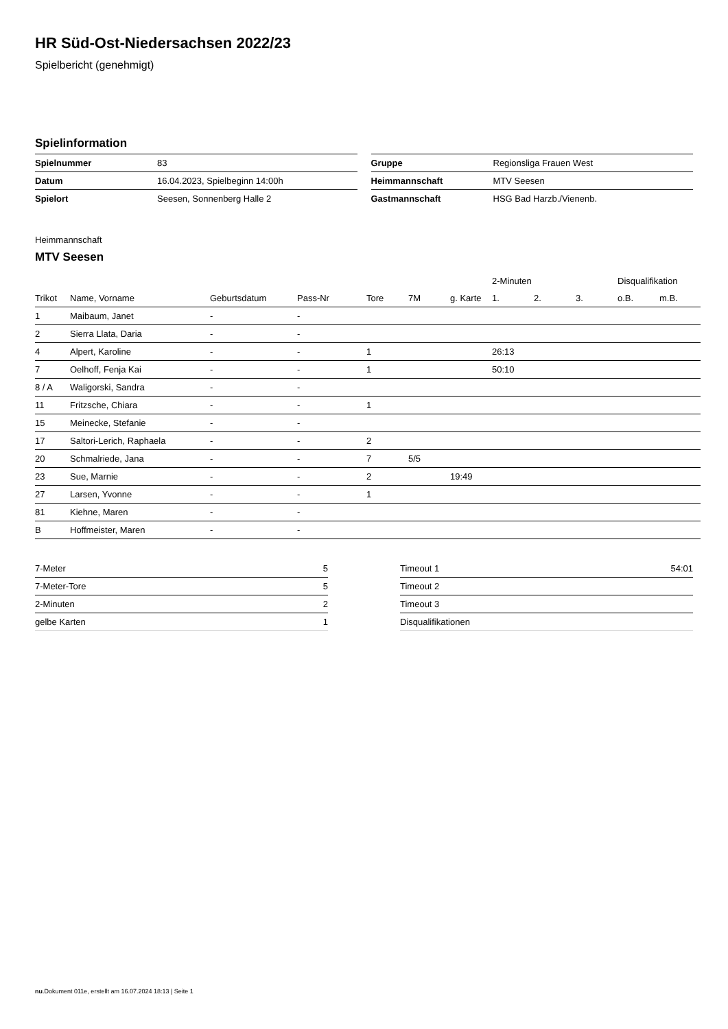HR Süd-Ost-Niedersachsen 2022/23
Spielbericht (genehmigt)
Spielinformation
| Spielnummer | 83 |
| Datum | 16.04.2023, Spielbeginn 14:00h |
| Spielort | Seesen, Sonnenberg Halle 2 |
| Gruppe | Regionsliga Frauen West |
| Heimmannschaft | MTV Seesen |
| Gastmannschaft | HSG Bad Harzb./Vienenb. |
Heimmannschaft
MTV Seesen
| | | | | | | | 2-Minuten | | | Disqualifikation | |
| --- | --- | --- | --- | --- | --- | --- | --- | --- | --- | --- | --- |
| Trikot | Name, Vorname | Geburtsdatum | Pass-Nr | Tore | 7M | g. Karte | 1. | 2. | 3. | o.B. | m.B. |
| 1 | Maibaum, Janet | - | - | | | | | | | | |
| 2 | Sierra Llata, Daria | - | - | | | | | | | | |
| 4 | Alpert, Karoline | - | - | 1 | | | 26:13 | | | | |
| 7 | Oelhoff, Fenja Kai | - | - | 1 | | | 50:10 | | | | |
| 8 / A | Waligorski, Sandra | - | - | | | | | | | | |
| 11 | Fritzsche, Chiara | - | - | 1 | | | | | | | |
| 15 | Meinecke, Stefanie | - | - | | | | | | | | |
| 17 | Saltori-Lerich, Raphaela | - | - | 2 | | | | | | | |
| 20 | Schmalriede, Jana | - | - | 7 | 5/5 | | | | | | |
| 23 | Sue, Marnie | - | - | 2 | | 19:49 | | | | | |
| 27 | Larsen, Yvonne | - | - | 1 | | | | | | | |
| 81 | Kiehne, Maren | - | - | | | | | | | | |
| B | Hoffmeister, Maren | - | - | | | | | | | | |
| 7-Meter | 5 |
| 7-Meter-Tore | 5 |
| 2-Minuten | 2 |
| gelbe Karten | 1 |
| Timeout 1 | 54:01 |
| Timeout 2 | |
| Timeout 3 | |
| Disqualifikationen | |
nu.Dokument 011e, erstellt am 16.07.2024 18:13 | Seite 1